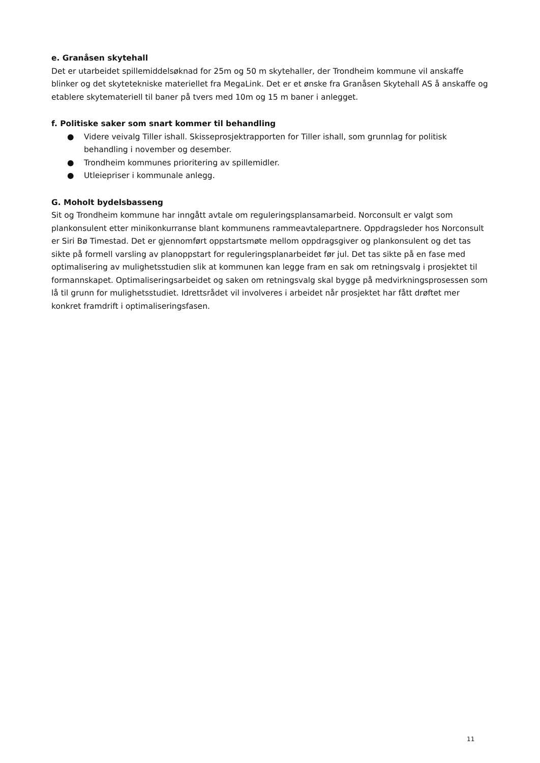e. Granåsen skytehall
Det er utarbeidet spillemiddelsøknad for 25m og 50 m skytehaller, der Trondheim kommune vil anskaffe blinker og det skytetekniske materiellet fra MegaLink. Det er et ønske fra Granåsen Skytehall AS å anskaffe og etablere skytemateriell til baner på tvers med 10m og 15 m baner i anlegget.
f. Politiske saker som snart kommer til behandling
● Videre veivalg Tiller ishall. Skisseprosjektrapporten for Tiller ishall, som grunnlag for politisk behandling i november og desember.
● Trondheim kommunes prioritering av spillemidler.
● Utleiepriser i kommunale anlegg.
G. Moholt bydelsbasseng
Sit og Trondheim kommune har inngått avtale om reguleringsplansamarbeid. Norconsult er valgt som plankonsulent etter minikonkurranse blant kommunens rammeavtalepartnere. Oppdragsleder hos Norconsult er Siri Bø Timestad. Det er gjennomført oppstartsmøte mellom oppdragsgiver og plankonsulent og det tas sikte på formell varsling av planoppstart for reguleringsplanarbeidet før jul. Det tas sikte på en fase med optimalisering av mulighetsstudien slik at kommunen kan legge fram en sak om retningsvalg i prosjektet til formannskapet. Optimaliseringsarbeidet og saken om retningsvalg skal bygge på medvirkningsprosessen som lå til grunn for mulighetsstudiet. Idrettsrådet vil involveres i arbeidet når prosjektet har fått drøftet mer konkret framdrift i optimaliseringsfasen.
11